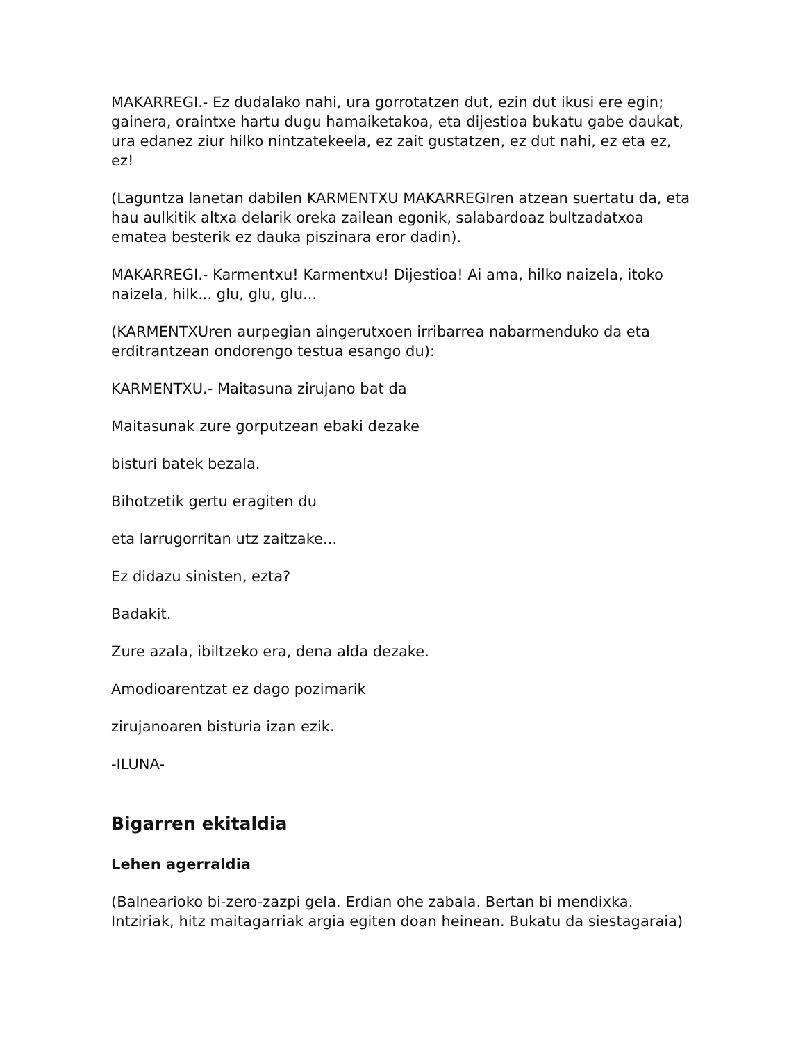MAKARREGI.- Ez dudalako nahi, ura gorrotatzen dut, ezin dut ikusi ere egin; gainera, oraintxe hartu dugu hamaiketakoa, eta dijestioa bukatu gabe daukat, ura edanez ziur hilko nintzatekeela, ez zait gustatzen, ez dut nahi, ez eta ez, ez!
(Laguntza lanetan dabilen KARMENTXU MAKARREGIren atzean suertatu da, eta hau aulkitik altxa delarik oreka zailean egonik, salabardoaz bultzadatxoa ematea besterik ez dauka piszinara eror dadin).
MAKARREGI.- Karmentxu! Karmentxu! Dijestioa! Ai ama, hilko naizela, itoko naizela, hilk... glu, glu, glu...
(KARMENTXUren aurpegian aingerutxoen irribarrea nabarmenduko da eta erditrantzean ondorengo testua esango du):
KARMENTXU.- Maitasuna zirujano bat da
Maitasunak zure gorputzean ebaki dezake
bisturi batek bezala.
Bihotzetik gertu eragiten du
eta larrugorritan utz zaitzake...
Ez didazu sinisten, ezta?
Badakit.
Zure azala, ibiltzeko era, dena alda dezake.
Amodioarentzat ez dago pozimarik
zirujanoaren bisturia izan ezik.
-ILUNA-
Bigarren ekitaldia
Lehen agerraldia
(Balnearioko bi-zero-zazpi gela. Erdian ohe zabala. Bertan bi mendixka. Intziriak, hitz maitagarriak argia egiten doan heinean. Bukatu da siestagaraia)